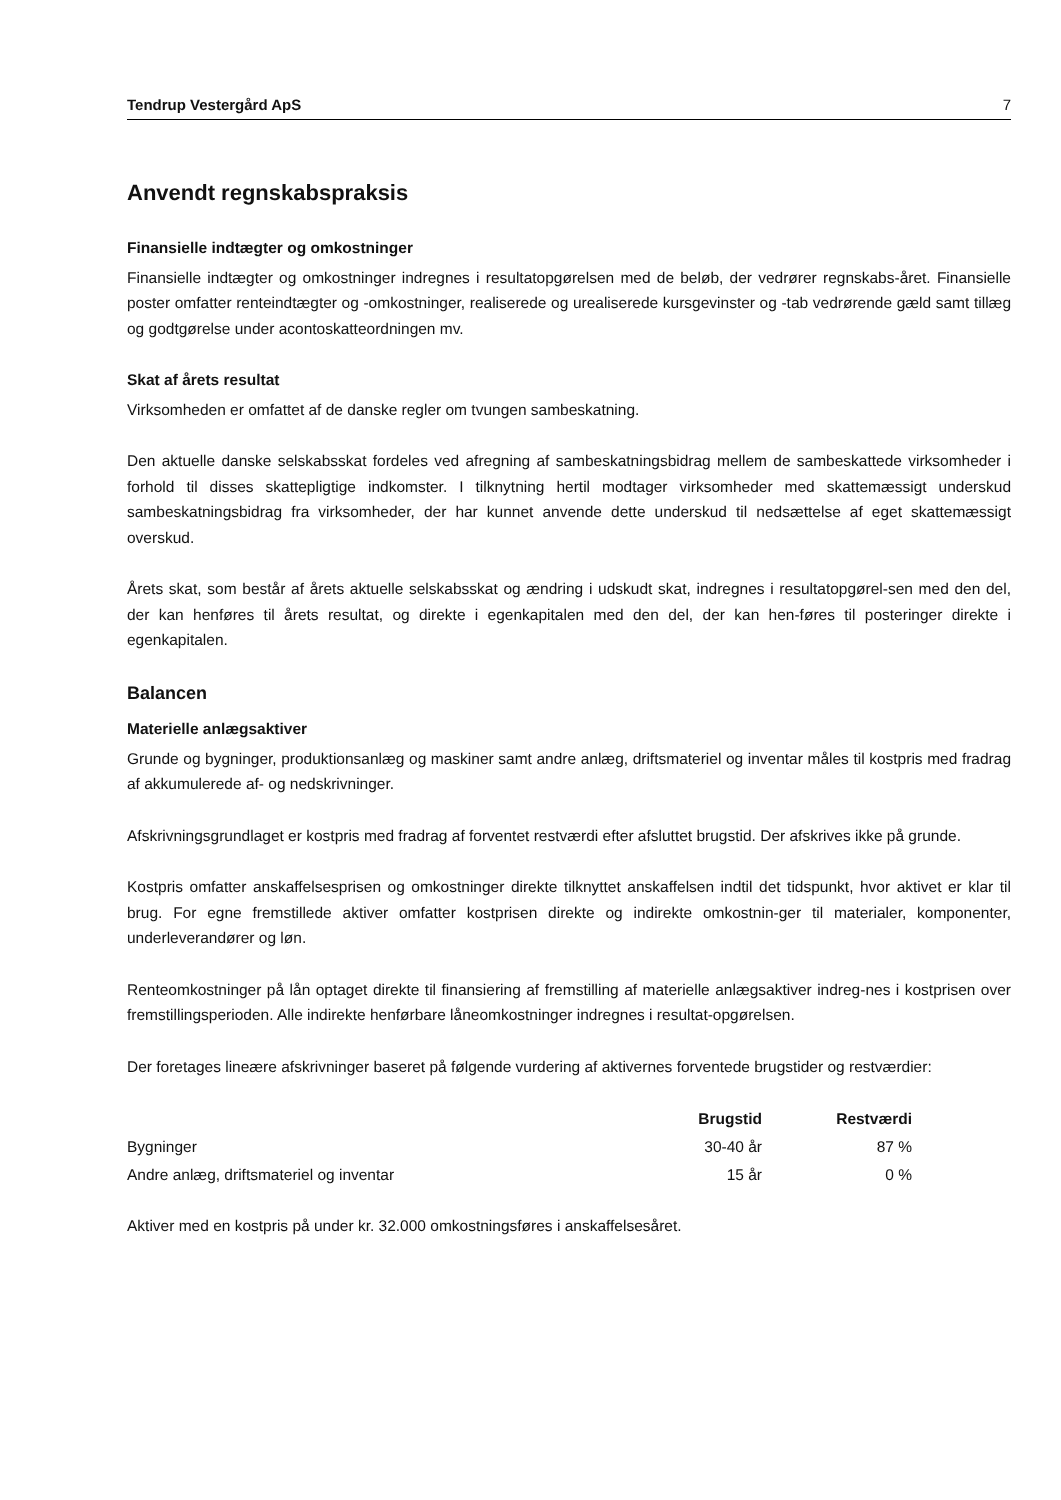Tendrup Vestergård ApS 7
Anvendt regnskabspraksis
Finansielle indtægter og omkostninger
Finansielle indtægter og omkostninger indregnes i resultatopgørelsen med de beløb, der vedrører regnskabs-året. Finansielle poster omfatter renteindtægter og -omkostninger, realiserede og urealiserede kursgevinster og -tab vedrørende gæld samt tillæg og godtgørelse under acontoskatteordningen mv.
Skat af årets resultat
Virksomheden er omfattet af de danske regler om tvungen sambeskatning.
Den aktuelle danske selskabsskat fordeles ved afregning af sambeskatningsbidrag mellem de sambeskattede virksomheder i forhold til disses skattepligtige indkomster. I tilknytning hertil modtager virksomheder med skattemæssigt underskud sambeskatningsbidrag fra virksomheder, der har kunnet anvende dette underskud til nedsættelse af eget skattemæssigt overskud.
Årets skat, som består af årets aktuelle selskabsskat og ændring i udskudt skat, indregnes i resultatopgørel-sen med den del, der kan henføres til årets resultat, og direkte i egenkapitalen med den del, der kan hen-føres til posteringer direkte i egenkapitalen.
Balancen
Materielle anlægsaktiver
Grunde og bygninger, produktionsanlæg og maskiner samt andre anlæg, driftsmateriel og inventar måles til kostpris med fradrag af akkumulerede af- og nedskrivninger.
Afskrivningsgrundlaget er kostpris med fradrag af forventet restværdi efter afsluttet brugstid. Der afskrives ikke på grunde.
Kostpris omfatter anskaffelsesprisen og omkostninger direkte tilknyttet anskaffelsen indtil det tidspunkt, hvor aktivet er klar til brug. For egne fremstillede aktiver omfatter kostprisen direkte og indirekte omkostnin-ger til materialer, komponenter, underleverandører og løn.
Renteomkostninger på lån optaget direkte til finansiering af fremstilling af materielle anlægsaktiver indreg-nes i kostprisen over fremstillingsperioden. Alle indirekte henførbare låneomkostninger indregnes i resultat-opgørelsen.
Der foretages lineære afskrivninger baseret på følgende vurdering af aktivernes forventede brugstider og restværdier:
| | Brugstid | Restværdi |
| --- | --- | --- |
| Bygninger | 30-40 år | 87 % |
| Andre anlæg, driftsmateriel og inventar | 15 år | 0 % |
Aktiver med en kostpris på under kr. 32.000 omkostningsføres i anskaffelsesåret.